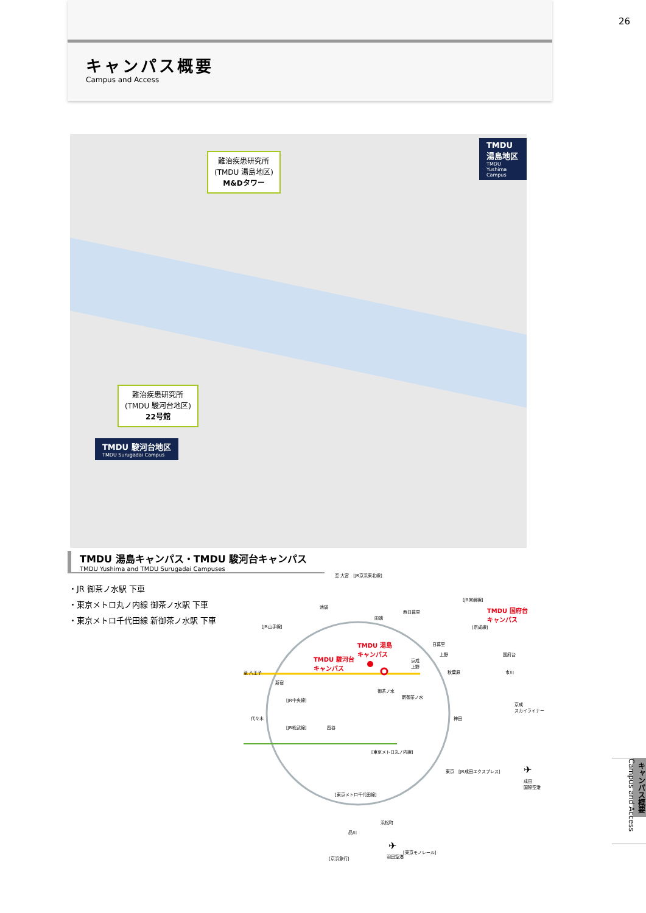キャンパス概要
Campus and Access
26
難治疾患研究所
(TMDU 湯島地区)
M&Dタワー
TMDU 湯島地区
TMDU Yushima Campus
難治疾患研究所
(TMDU 駿河台地区)
22号館
TMDU 駿河台地区
TMDU Surugadai Campus
TMDU 湯島キャンパス・TMDU 駿河台キャンパス
TMDU Yushima and TMDU Surugadai Campuses
・JR 御茶ノ水駅 下車
・東京メトロ丸ノ内線 御茶ノ水駅 下車
・東京メトロ千代田線 新御茶ノ水駅 下車
至 大宮　[JR京浜東北線]
池袋
田端
西日暮里
[JR常磐線]
TMDU 国府台
キャンパス
[京成線]
日暮里
上野
京成
上野
TMDU 湯島
キャンパス
TMDU 駿河台
キャンパス
国府台
市川
[JR山手線]
至 八王子
新宿
秋葉原
御茶ノ水
新御茶ノ水
[JR中央線]
代々木
[JR総武線] 四谷
神田
京成
スカイライナー
[東京メトロ丸ノ内線]
東京　[JR成田エクスプレス] ✈
成田
国際空港
[東京メトロ千代田線]
浜松町
品川
[東京モノレール]
[京浜急行]
✈
羽田空港
キャンパス概要 Campus and Access